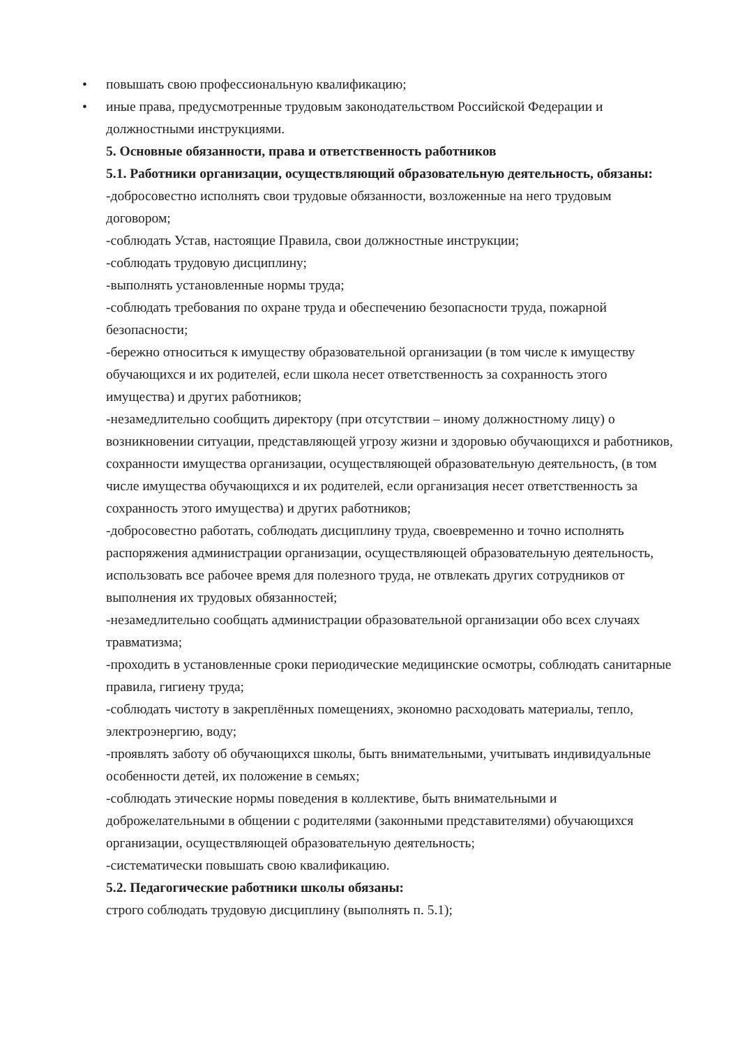• повышать свою профессиональную квалификацию;
• иные права, предусмотренные трудовым законодательством Российской Федерации и должностными инструкциями.
5. Основные обязанности, права и ответственность работников
5.1. Работники организации, осуществляющий образовательную деятельность, обязаны:
-добросовестно исполнять свои трудовые обязанности, возложенные на него трудовым договором;
-соблюдать Устав, настоящие Правила, свои должностные инструкции;
-соблюдать трудовую дисциплину;
-выполнять установленные нормы труда;
-соблюдать требования по охране труда и обеспечению безопасности труда, пожарной безопасности;
-бережно относиться к имуществу образовательной организации (в том числе к имуществу обучающихся и их родителей, если школа несет ответственность за сохранность этого имущества) и других работников;
-незамедлительно сообщить директору (при отсутствии – иному должностному лицу) о возникновении ситуации, представляющей угрозу жизни и здоровью обучающихся и работников, сохранности имущества организации, осуществляющей образовательную деятельность, (в том числе имущества обучающихся и их родителей, если организация несет ответственность за сохранность этого имущества) и других работников;
-добросовестно работать, соблюдать дисциплину труда, своевременно и точно исполнять распоряжения администрации организации, осуществляющей образовательную деятельность, использовать все рабочее время для полезного труда, не отвлекать других сотрудников от выполнения их трудовых обязанностей;
-незамедлительно сообщать администрации образовательной организации обо всех случаях травматизма;
-проходить в установленные сроки периодические медицинские осмотры, соблюдать санитарные правила, гигиену труда;
-соблюдать чистоту в закреплённых помещениях, экономно расходовать материалы, тепло, электроэнергию, воду;
-проявлять заботу об обучающихся школы, быть внимательными, учитывать индивидуальные особенности детей, их положение в семьях;
-соблюдать этические нормы поведения в коллективе, быть внимательными и доброжелательными в общении с родителями (законными представителями) обучающихся организации, осуществляющей образовательную деятельность;
-систематически повышать свою квалификацию.
5.2. Педагогические работники школы обязаны:
строго соблюдать трудовую дисциплину (выполнять п. 5.1);